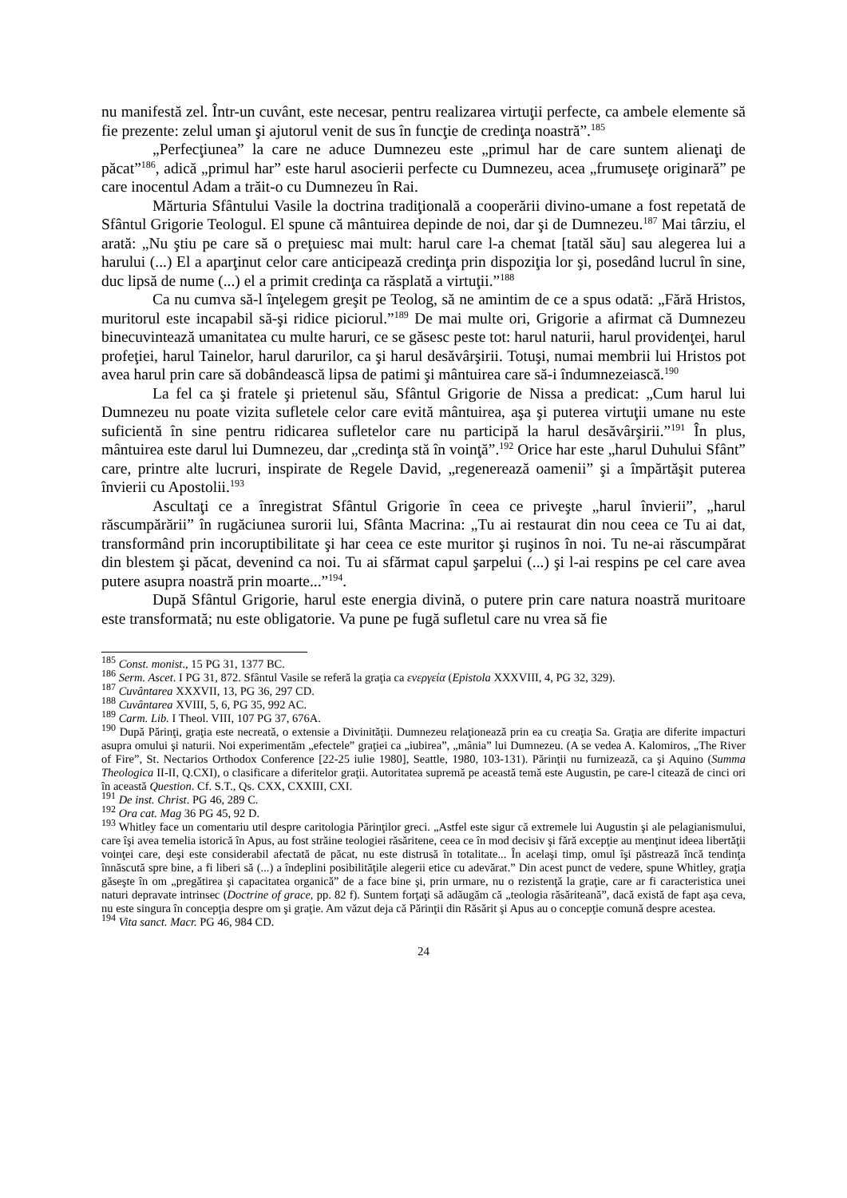nu manifestă zel. Într-un cuvânt, este necesar, pentru realizarea virtuţii perfecte, ca ambele elemente să fie prezente: zelul uman şi ajutorul venit de sus în funcţie de credinţa noastră”.<sup>185</sup>
„Perfecţiunea” la care ne aduce Dumnezeu este „primul har de care suntem alienaţi de păcat”<sup>186</sup>, adică „primul har” este harul asocierii perfecte cu Dumnezeu, acea „frumuseţe originară” pe care inocentul Adam a trăit-o cu Dumnezeu în Rai.
Mărturia Sfântului Vasile la doctrina tradiţională a cooperării divino-umane a fost repetată de Sfântul Grigorie Teologul. El spune că mântuirea depinde de noi, dar şi de Dumnezeu.<sup>187</sup> Mai târziu, el arată: „Nu ştiu pe care să o preţuiesc mai mult: harul care l-a chemat [tatăl său] sau alegerea lui a harului (...) El a aparţinut celor care anticipează credinţa prin dispoziţia lor şi, posedând lucrul în sine, duc lipsă de nume (...) el a primit credinţa ca răsplată a virtuţii.”<sup>188</sup>
Ca nu cumva să-l înţelegem greşit pe Teolog, să ne amintim de ce a spus odată: „Fără Hristos, muritorul este incapabil să-şi ridice piciorul.”<sup>189</sup> De mai multe ori, Grigorie a afirmat că Dumnezeu binecuvintează umanitatea cu multe haruri, ce se găsesc peste tot: harul naturii, harul providenţei, harul profeţiei, harul Tainelor, harul darurilor, ca şi harul desăvârşirii. Totuşi, numai membrii lui Hristos pot avea harul prin care să dobândească lipsa de patimi şi mântuirea care să-i îndumnezeiască.<sup>190</sup>
La fel ca şi fratele şi prietenul său, Sfântul Grigorie de Nissa a predicat: „Cum harul lui Dumnezeu nu poate vizita sufletele celor care evită mântuirea, aşa şi puterea virtuţii umane nu este suficientă în sine pentru ridicarea sufletelor care nu participă la harul desăvârşirii.”<sup>191</sup> În plus, mântuirea este darul lui Dumnezeu, dar „credinţa stă în voinţă”.<sup>192</sup> Orice har este „harul Duhului Sfânt” care, printre alte lucruri, inspirate de Regele David, „regenerează oamenii” şi a împărtăşit puterea învierii cu Apostolii.<sup>193</sup>
Ascultaţi ce a înregistrat Sfântul Grigorie în ceea ce priveşte „harul învierii”, „harul răscumpărării” în rugăciunea surorii lui, Sfânta Macrina: „Tu ai restaurat din nou ceea ce Tu ai dat, transformând prin incoruptibilitate şi har ceea ce este muritor şi ruşinos în noi. Tu ne-ai răscumpărat din blestem şi păcat, devenind ca noi. Tu ai sfărmat capul şarpelui (...) şi l-ai respins pe cel care avea putere asupra noastră prin moarte...”<sup>194</sup>.
După Sfântul Grigorie, harul este energia divină, o putere prin care natura noastră muritoare este transformată; nu este obligatorie. Va pune pe fugă sufletul care nu vrea să fie
<sup>185</sup> Const. monist., 15 PG 31, 1377 BC.
<sup>186</sup> Serm. Ascet. I PG 31, 872. Sfântul Vasile se referă la graţia ca ενεργεία (Epistola XXXVIII, 4, PG 32, 329).
<sup>187</sup> Cuvântarea XXXVII, 13, PG 36, 297 CD.
<sup>188</sup> Cuvântarea XVIII, 5, 6, PG 35, 992 AC.
<sup>189</sup> Carm. Lib. I Theol. VIII, 107 PG 37, 676A.
<sup>190</sup> După Părinţi, graţia este necreată, o extensie a Divinităţii. Dumnezeu relaţionează prin ea cu creaţia Sa. Graţia are diferite impacturi asupra omului şi naturii. Noi experimentăm „efectele” graţiei ca „iubirea”, „mânia” lui Dumnezeu. (A se vedea A. Kalomiros, „The River of Fire”, St. Nectarios Orthodox Conference [22-25 iulie 1980], Seattle, 1980, 103-131). Părinţii nu furnizează, ca şi Aquino (Summa Theologica II-II, Q.CXI), o clasificare a diferitelor graţii. Autoritatea supremă pe această temă este Augustin, pe care-l citează de cinci ori în această Question. Cf. S.T., Qs. CXX, CXXIII, CXI.
<sup>191</sup> De inst. Christ. PG 46, 289 C.
<sup>192</sup> Ora cat. Mag 36 PG 45, 92 D.
<sup>193</sup> Whitley face un comentariu util despre caritologia Părinţilor greci. „Astfel este sigur că extremele lui Augustin şi ale pelagianismului, care îşi avea temelia istorică în Apus, au fost străine teologiei răsăritene, ceea ce în mod decisiv şi fără excepţie au menţinut ideea libertăţii voinţei care, deşi este considerabil afectată de păcat, nu este distrusă în totalitate... În acelaşi timp, omul îşi păstrează încă tendinţa înnăscută spre bine, a fi liberi să (...) a îndeplini posibilităţile alegerii etice cu adevărat.” Din acest punct de vedere, spune Whitley, graţia găseşte în om „pregătirea şi capacitatea organică” de a face bine şi, prin urmare, nu o rezistenţă la graţie, care ar fi caracteristica unei naturi depravate intrinsec (Doctrine of grace, pp. 82 f). Suntem forţaţi să adăugăm că „teologia răsăriteană”, dacă există de fapt aşa ceva, nu este singura în concepţia despre om şi graţie. Am văzut deja că Părinţii din Răsărit şi Apus au o concepţie comună despre acestea.
<sup>194</sup> Vita sanct. Macr. PG 46, 984 CD.
24